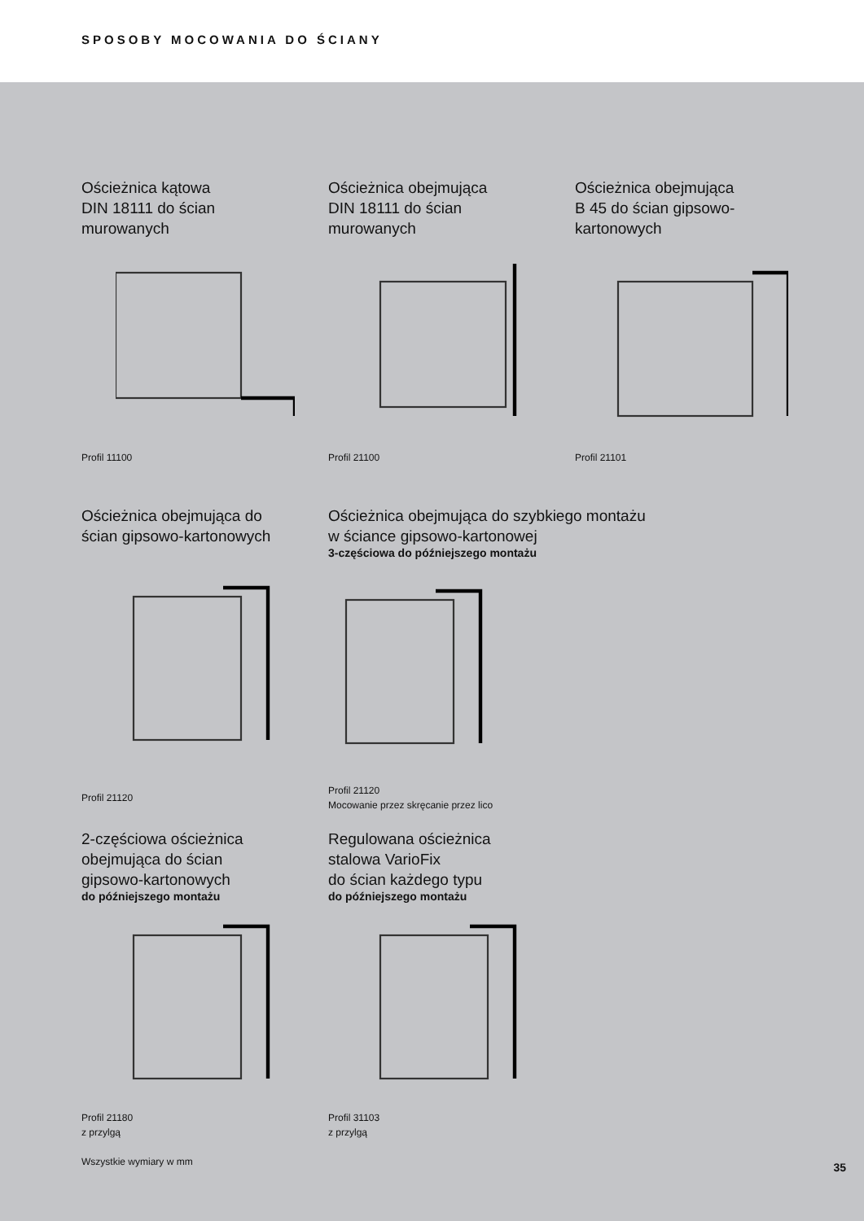SPOSOBY MOCOWANIA DO ŚCIANY
Ościeżnica kątowa
DIN 18111 do ścian
murowanych
Profil 11100
Ościeżnica obejmująca
DIN 18111 do ścian
murowanych
Profil 21100
Ościeżnica obejmująca
B 45 do ścian gipsowo-
kartonowych
Profil 21101
Ościeżnica obejmująca do
ścian gipsowo-kartonowych
Profil 21120
Ościeżnica obejmująca do szybkiego montażu
w ściance gipsowo-kartonowej
3-częściowa do późniejszego montażu
Profil 21120
Mocowanie przez skręcanie przez lico
2-częściowa ościeżnica
obejmująca do ścian
gipsowo-kartonowych
do późniejszego montażu
Profil 21180
z przylgą
Wszystkie wymiary w mm
Regulowana ościeżnica
stalowa VarioFix
do ścian każdego typu
do późniejszego montażu
Profil 31103
z przylgą
35